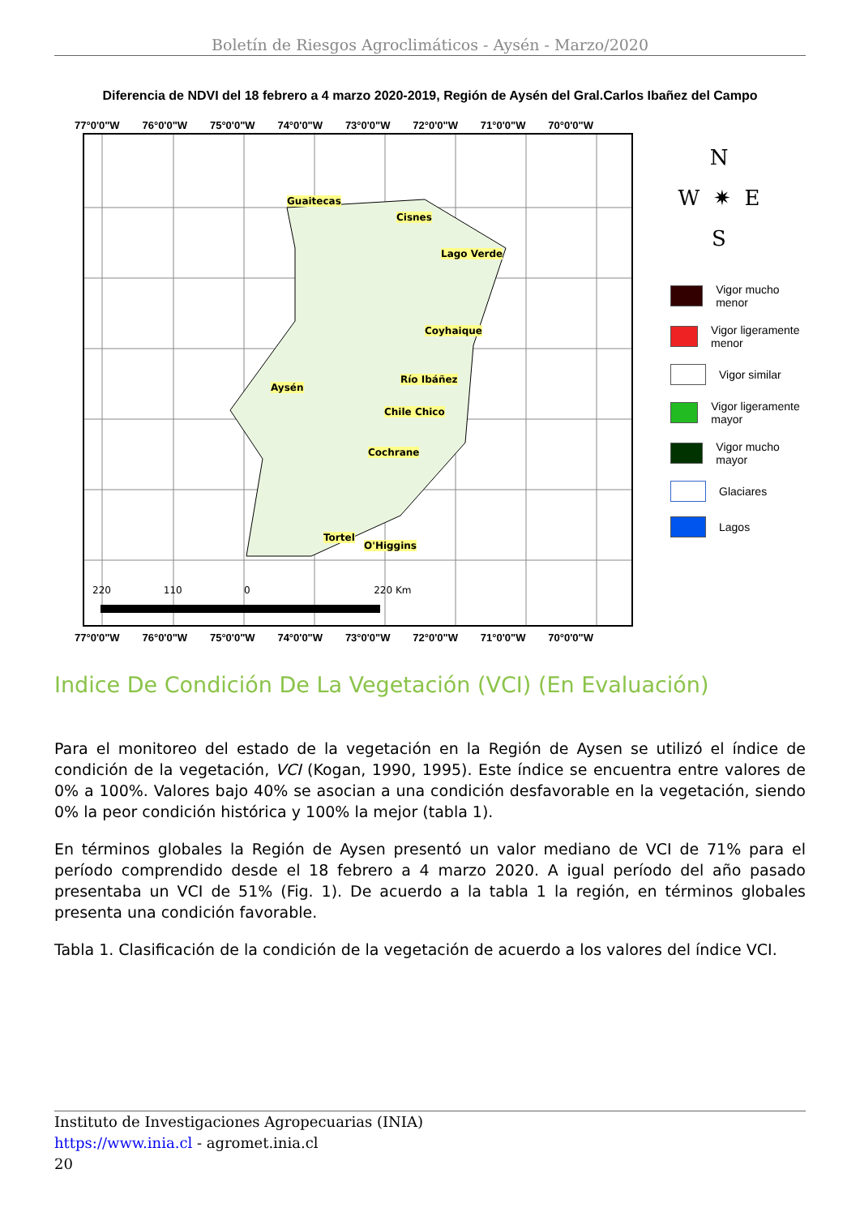Boletín de Riesgos Agroclimáticos - Aysén - Marzo/2020
Diferencia de NDVI del 18 febrero a 4 marzo 2020-2019, Región de Aysén del Gral.Carlos Ibañez del Campo
77°0'0"W 76°0'0"W 75°0'0"W 74°0'0"W 73°0'0"W 72°0'0"W 71°0'0"W 70°0'0"W
Guaitecas
Cisnes
Lago Verde
Coyhaique
Aysén
Río Ibáñez
Chile Chico
Cochrane
Tortel
O'Higgins
220 110 0 220 Km
77°0'0"W 76°0'0"W 75°0'0"W 74°0'0"W 73°0'0"W 72°0'0"W 71°0'0"W 70°0'0"W
N
W ✷ E
S
Vigor mucho menor
Vigor ligeramente menor
Vigor similar
Vigor ligeramente mayor
Vigor mucho mayor
Glaciares
Lagos
Indice De Condición De La Vegetación (VCI) (En Evaluación)
Para el monitoreo del estado de la vegetación en la Región de Aysen se utilizó el índice de condición de la vegetación, VCI (Kogan, 1990, 1995). Este índice se encuentra entre valores de 0% a 100%. Valores bajo 40% se asocian a una condición desfavorable en la vegetación, siendo 0% la peor condición histórica y 100% la mejor (tabla 1).
En términos globales la Región de Aysen presentó un valor mediano de VCI de 71% para el período comprendido desde el 18 febrero a 4 marzo 2020. A igual período del año pasado presentaba un VCI de 51% (Fig. 1). De acuerdo a la tabla 1 la región, en términos globales presenta una condición favorable.
Tabla 1. Clasificación de la condición de la vegetación de acuerdo a los valores del índice VCI.
Instituto de Investigaciones Agropecuarias (INIA)
https://www.inia.cl - agromet.inia.cl
20